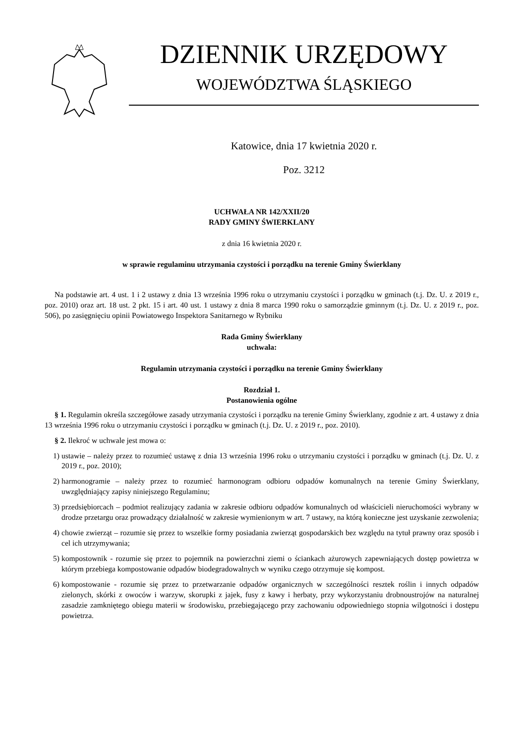DZIENNIK URZĘDOWY
WOJEWÓDZTWA ŚLĄSKIEGO
Katowice, dnia 17 kwietnia 2020 r.
Poz. 3212
UCHWAŁA NR 142/XXII/20
RADY GMINY ŚWIERKLANY
z dnia 16 kwietnia 2020 r.
w sprawie regulaminu utrzymania czystości i porządku na terenie Gminy Świerklany
Na podstawie art. 4 ust. 1 i 2 ustawy z dnia 13 września 1996 roku o utrzymaniu czystości i porządku w gminach (t.j. Dz. U. z 2019 r., poz. 2010) oraz art. 18 ust. 2 pkt. 15 i art. 40 ust. 1 ustawy z dnia 8 marca 1990 roku o samorządzie gminnym (t.j. Dz. U. z 2019 r., poz. 506), po zasięgnięciu opinii Powiatowego Inspektora Sanitarnego w Rybniku
Rada Gminy Świerklany
uchwala:
Regulamin utrzymania czystości i porządku na terenie Gminy Świerklany
Rozdział 1.
Postanowienia ogólne
§ 1. Regulamin określa szczegółowe zasady utrzymania czystości i porządku na terenie Gminy Świerklany, zgodnie z art. 4 ustawy z dnia 13 września 1996 roku o utrzymaniu czystości i porządku w gminach (t.j. Dz. U. z 2019 r., poz. 2010).
§ 2. Ilekroć w uchwale jest mowa o:
1) ustawie – należy przez to rozumieć ustawę z dnia 13 września 1996 roku o utrzymaniu czystości i porządku w gminach (t.j. Dz. U. z 2019 r., poz. 2010);
2) harmonogramie – należy przez to rozumieć harmonogram odbioru odpadów komunalnych na terenie Gminy Świerklany, uwzględniający zapisy niniejszego Regulaminu;
3) przedsiębiorcach – podmiot realizujący zadania w zakresie odbioru odpadów komunalnych od właścicieli nieruchomości wybrany w drodze przetargu oraz prowadzący działalność w zakresie wymienionym w art. 7 ustawy, na którą konieczne jest uzyskanie zezwolenia;
4) chowie zwierząt – rozumie się przez to wszelkie formy posiadania zwierząt gospodarskich bez względu na tytuł prawny oraz sposób i cel ich utrzymywania;
5) kompostownik - rozumie się przez to pojemnik na powierzchni ziemi o ściankach ażurowych zapewniających dostęp powietrza w którym przebiega kompostowanie odpadów biodegradowalnych w wyniku czego otrzymuje się kompost.
6) kompostowanie - rozumie się przez to przetwarzanie odpadów organicznych w szczególności resztek roślin i innych odpadów zielonych, skórki z owoców i warzyw, skorupki z jajek, fusy z kawy i herbaty, przy wykorzystaniu drobnoustrojów na naturalnej zasadzie zamkniętego obiegu materii w środowisku, przebiegającego przy zachowaniu odpowiedniego stopnia wilgotności i dostępu powietrza.